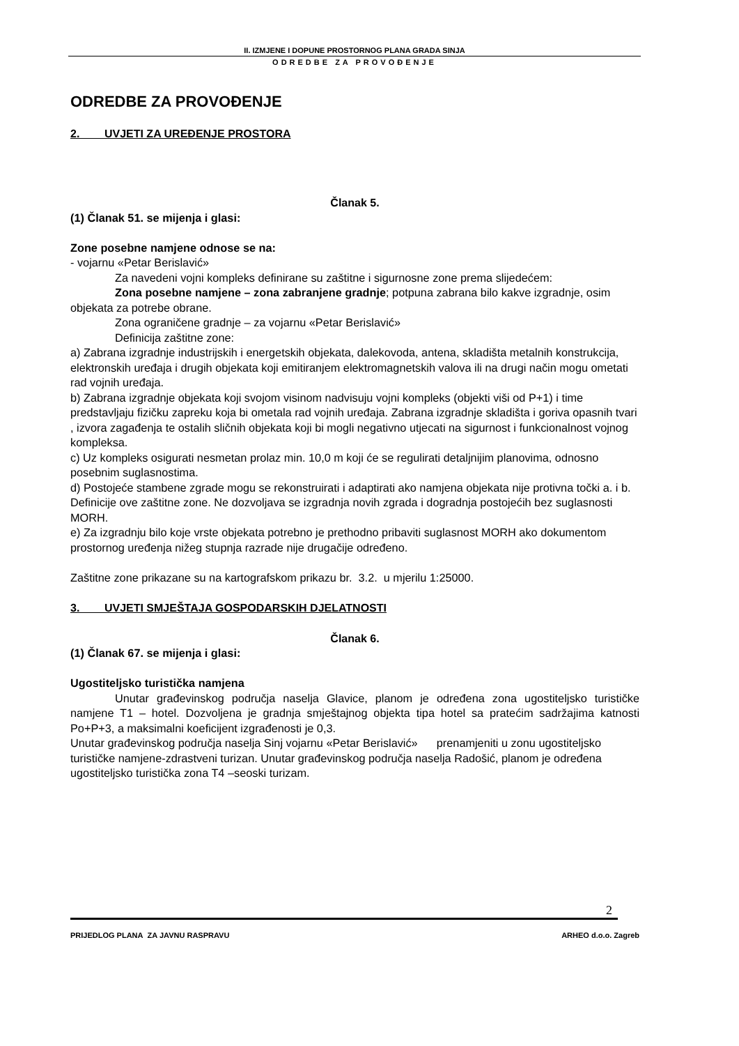II. IZMJENE I DOPUNE PROSTORNOG PLANA GRADA SINJA
ODREDBE ZA PROVOĐENJE
ODREDBE ZA PROVOĐENJE
2. UVJETI ZA UREĐENJE PROSTORA
Članak 5.
(1) Članak 51. se mijenja i glasi:
Zone posebne namjene odnose se na:
- vojarnu «Petar Berislavić»
Za navedeni vojni kompleks definirane su zaštitne i sigurnosne zone prema slijedećem:
Zona posebne namjene – zona zabranjene gradnje; potpuna zabrana bilo kakve izgradnje, osim objekata za potrebe obrane.
Zona ograničene gradnje – za vojarnu «Petar Berislavić»
Definicija zaštitne zone:
a) Zabrana izgradnje industrijskih i energetskih objekata, dalekovoda, antena, skladišta metalnih konstrukcija, elektronskih uređaja i drugih objekata koji emitiranjem elektromagnetskih valova ili na drugi način mogu ometati rad vojnih uređaja.
b) Zabrana izgradnje objekata koji svojom visinom nadvisuju vojni kompleks (objekti viši od P+1) i time predstavljaju fizičku zapreku koja bi ometala rad vojnih uređaja. Zabrana izgradnje skladišta i goriva opasnih tvari , izvora zagađenja te ostalih sličnih objekata koji bi mogli negativno utjecati na sigurnost i funkcionalnost vojnog kompleksa.
c) Uz kompleks osigurati nesmetan prolaz min. 10,0 m koji će se regulirati detaljnijim planovima, odnosno posebnim suglasnostima.
d) Postojeće stambene zgrade mogu se rekonstruirati i adaptirati ako namjena objekata nije protivna točki a. i b. Definicije ove zaštitne zone. Ne dozvoljava se izgradnja novih zgrada i dogradnja postojećih bez suglasnosti MORH.
e) Za izgradnju bilo koje vrste objekata potrebno je prethodno pribaviti suglasnost MORH ako dokumentom prostornog uređenja nižeg stupnja razrade nije drugačije određeno.
Zaštitne zone prikazane su na kartografskom prikazu br. 3.2. u mjerilu 1:25000.
3. UVJETI SMJEŠTAJA GOSPODARSKIH DJELATNOSTI
Članak 6.
(1) Članak 67. se mijenja i glasi:
Ugostiteljsko turistička namjena
Unutar građevinskog područja naselja Glavice, planom je određena zona ugostiteljsko turističke namjene T1 – hotel. Dozvoljena je gradnja smještajnog objekta tipa hotel sa pratećim sadržajima katnosti Po+P+3, a maksimalni koeficijent izgrađenosti je 0,3.
Unutar građevinskog područja naselja Sinj vojarnu «Petar Berislavić» prenamjeniti u zonu ugostiteljsko turističke namjene-zdrastveni turizan. Unutar građevinskog područja naselja Radošić, planom je određena ugostiteljsko turistička zona T4 –seoski turizam.
2
PRIJEDLOG PLANA ZA JAVNU RASPRAVU ARHEO d.o.o. Zagreb